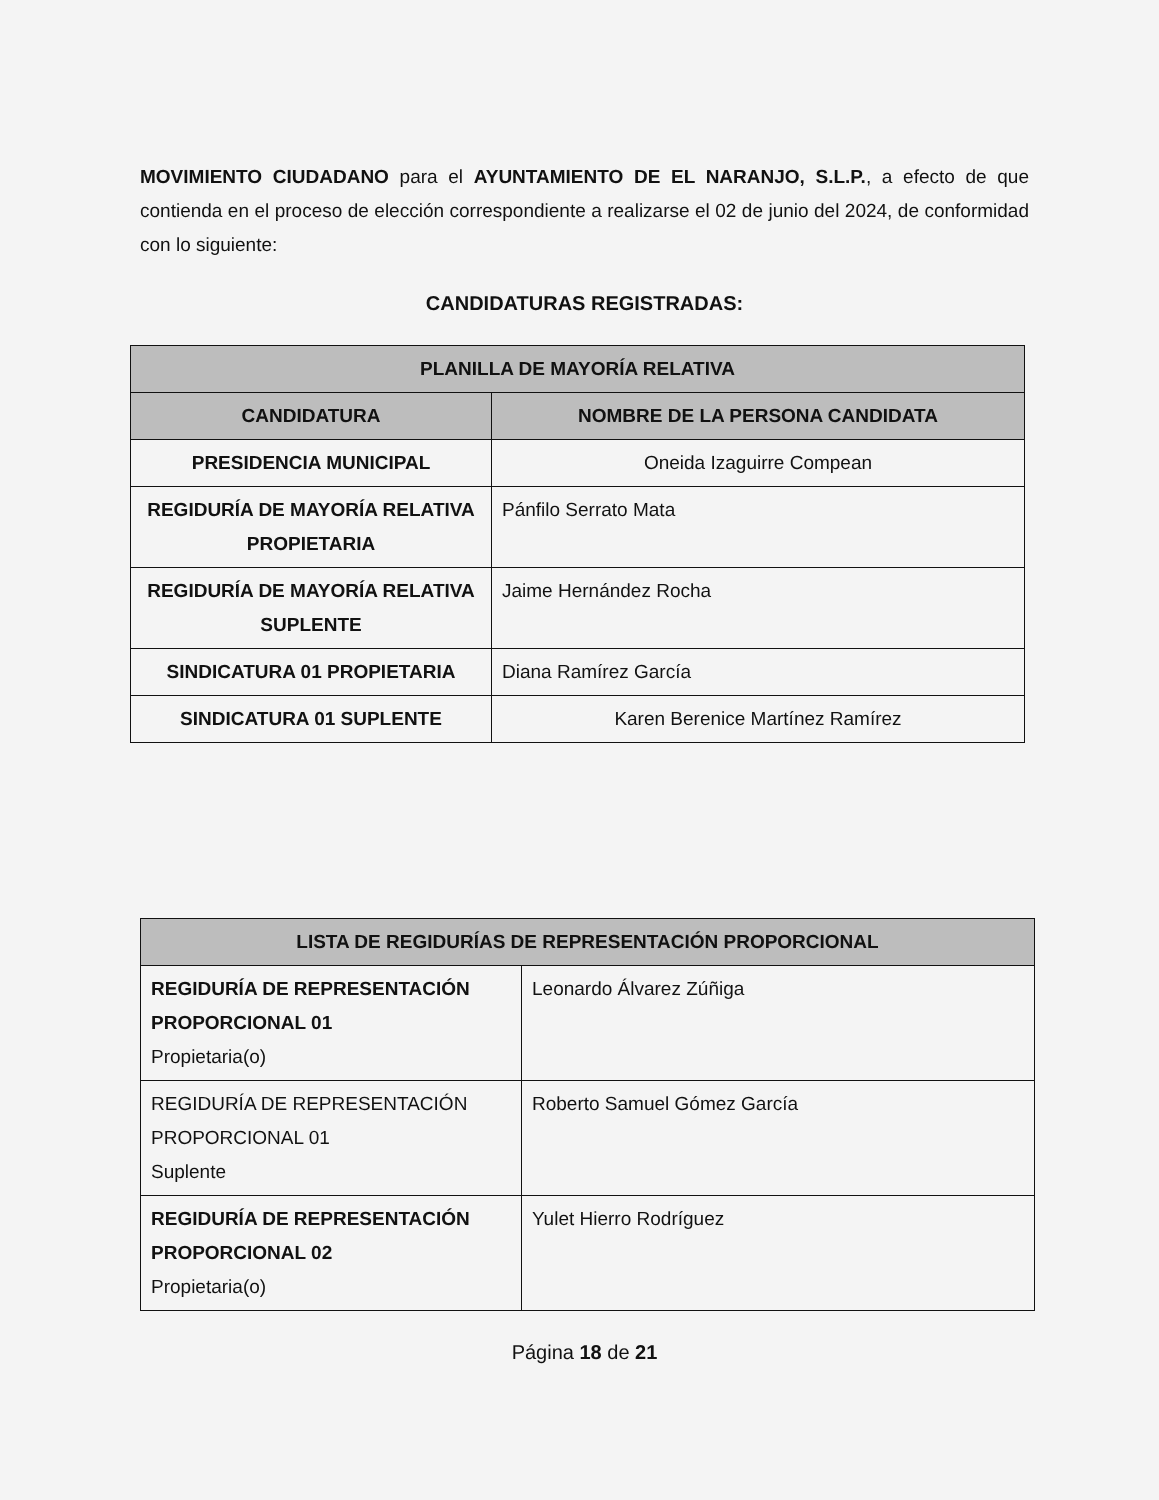MOVIMIENTO CIUDADANO para el AYUNTAMIENTO DE EL NARANJO, S.L.P., a efecto de que contienda en el proceso de elección correspondiente a realizarse el 02 de junio del 2024, de conformidad con lo siguiente:
CANDIDATURAS REGISTRADAS:
| PLANILLA DE MAYORÍA RELATIVA | |
| --- | --- |
| CANDIDATURA | NOMBRE DE LA PERSONA CANDIDATA |
| PRESIDENCIA MUNICIPAL | Oneida Izaguirre Compean |
| REGIDURÍA DE MAYORÍA RELATIVA PROPIETARIA | Pánfilo Serrato Mata |
| REGIDURÍA DE MAYORÍA RELATIVA SUPLENTE | Jaime Hernández Rocha |
| SINDICATURA 01 PROPIETARIA | Diana Ramírez García |
| SINDICATURA 01 SUPLENTE | Karen Berenice Martínez Ramírez |
| LISTA DE REGIDURÍAS DE REPRESENTACIÓN PROPORCIONAL | |
| --- | --- |
| REGIDURÍA DE REPRESENTACIÓN PROPORCIONAL 01 Propietaria(o) | Leonardo Álvarez Zúñiga |
| REGIDURÍA DE REPRESENTACIÓN PROPORCIONAL 01 Suplente | Roberto Samuel Gómez García |
| REGIDURÍA DE REPRESENTACIÓN PROPORCIONAL 02 Propietaria(o) | Yulet Hierro Rodríguez |
Página 18 de 21